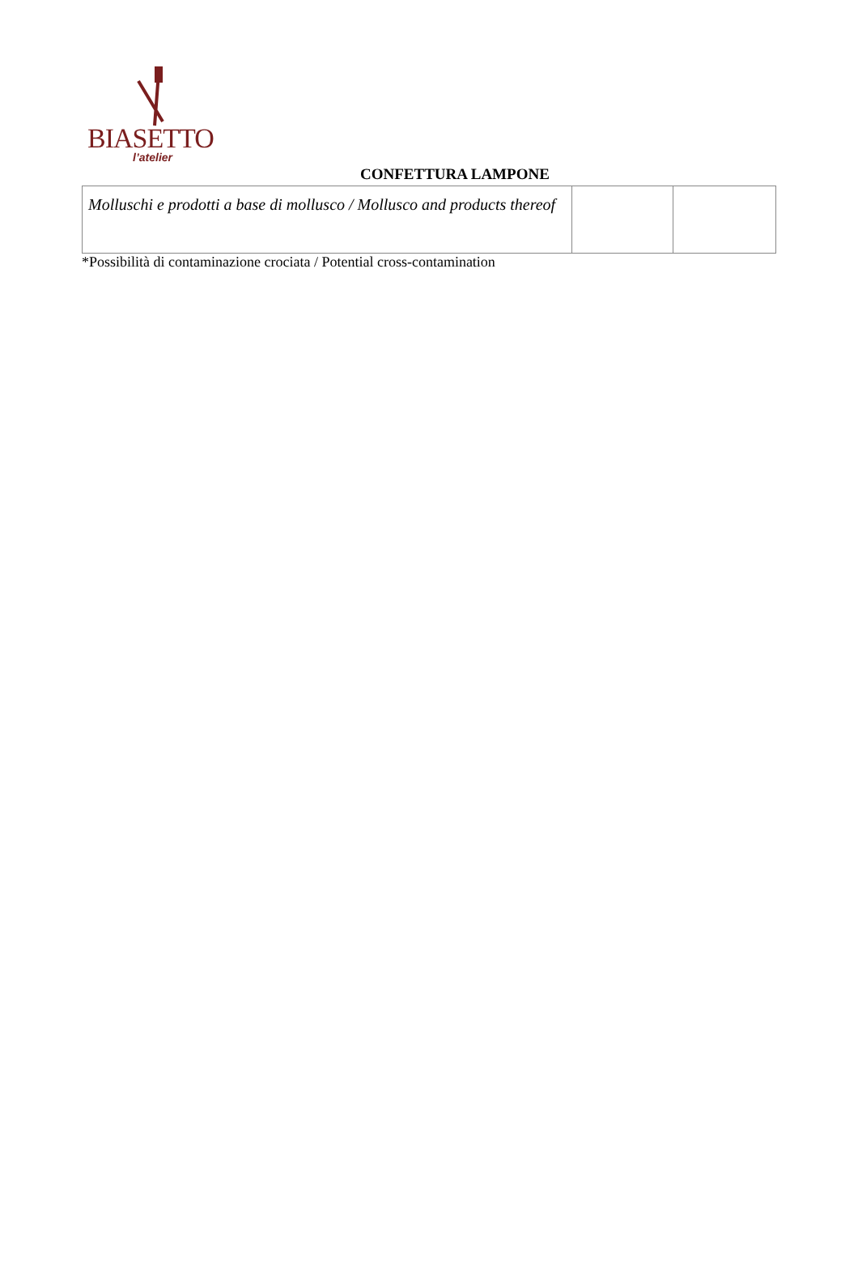BIASETTO
l’atelier
CONFETTURA LAMPONE
| Molluschi e prodotti a base di mollusco / Mollusco and products thereof | | |
*Possibilità di contaminazione crociata / Potential cross-contamination